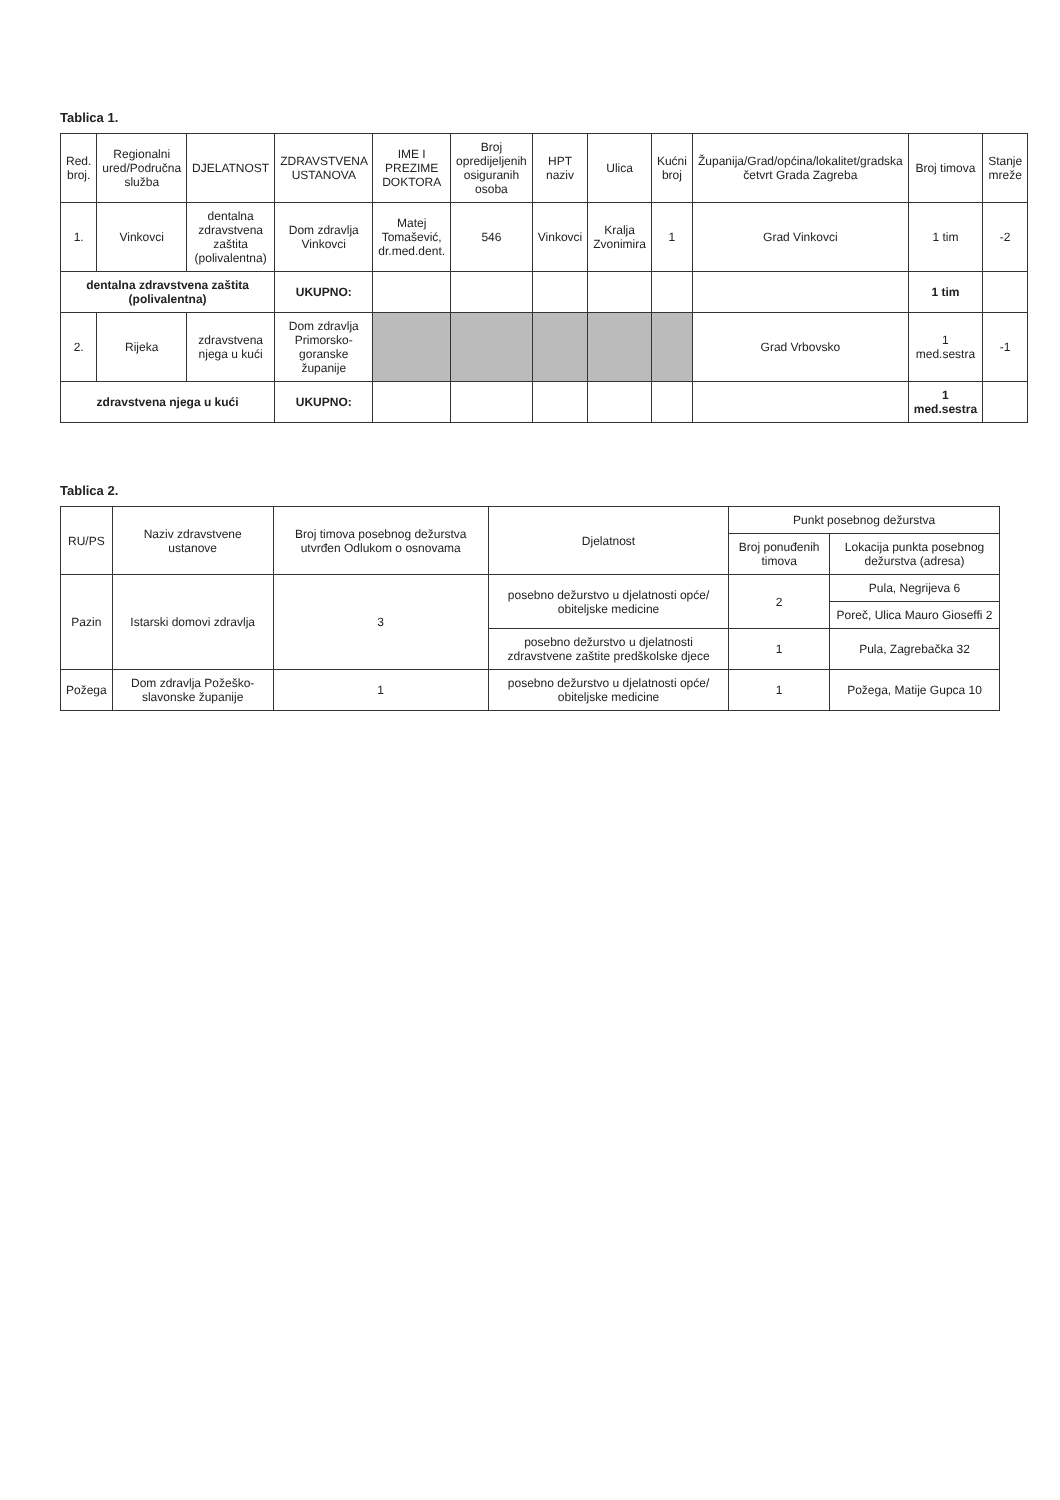Tablica 1.
| Red. broj. | Regionalni ured/Područna služba | DJELATNOST | ZDRAVSTVENA USTANOVA | IME I PREZIME DOKTORA | Broj opredijeljenih osiguranih osoba | HPT naziv | Ulica | Kućni broj | Županija/Grad/općina/lokalitet/gradska četvrt Grada Zagreba | Broj timova | Stanje mreže |
| --- | --- | --- | --- | --- | --- | --- | --- | --- | --- | --- | --- |
| 1. | Vinkovci | dentalna zdravstvena zaštita (polivalentna) | Dom zdravlja Vinkovci | Matej Tomašević, dr.med.dent. | 546 | Vinkovci | Kralja Zvonimira | 1 | Grad Vinkovci | 1 tim | -2 |
| dentalna zdravstvena zaštita (polivalentna) | | | UKUPNO: | | | | | | | 1 tim | |
| 2. | Rijeka | zdravstvena njega u kući | Dom zdravlja Primorsko-goranske županije | | | | | | Grad Vrbovsko | 1 med.sestra | -1 |
| zdravstvena njega u kući | | | UKUPNO: | | | | | | | 1 med.sestra | |
Tablica 2.
| RU/PS | Naziv zdravstvene ustanove | Broj timova posebnog dežurstva utvrđen Odlukom o osnovama | Djelatnost | Punkt posebnog dežurstva | |
| --- | --- | --- | --- | --- | --- |
| | | | | Broj ponuđenih timova | Lokacija punkta posebnog dežurstva (adresa) |
| Pazin | Istarski domovi zdravlja | 3 | posebno dežurstvo u djelatnosti opće/ obiteljske medicine | 2 | Pula, Negrijeva 6 |
| | | | | | Poreč, Ulica Mauro Gioseffi 2 |
| | | | posebno dežurstvo u djelatnosti zdravstvene zaštite predškolske djece | 1 | Pula, Zagrebačka 32 |
| Požega | Dom zdravlja Požeško-slavonske županije | 1 | posebno dežurstvo u djelatnosti opće/ obiteljske medicine | 1 | Požega, Matije Gupca 10 |